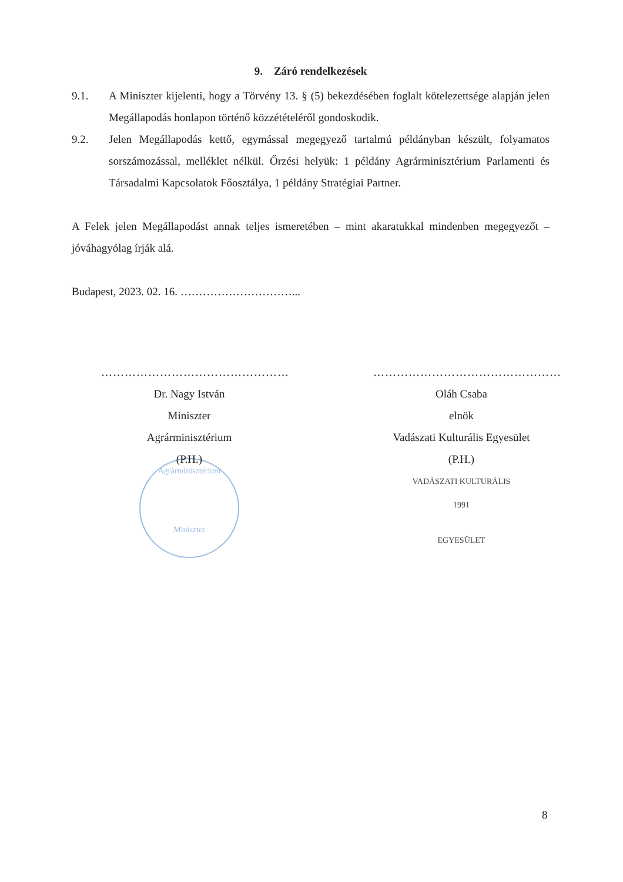9. Záró rendelkezések
9.1. A Miniszter kijelenti, hogy a Törvény 13. § (5) bekezdésében foglalt kötelezettsége alapján jelen Megállapodás honlapon történő közzétételéről gondoskodik.
9.2. Jelen Megállapodás kettő, egymással megegyező tartalmú példányban készült, folyamatos sorszámozással, melléklet nélkül. Őrzési helyük: 1 példány Agrárminisztérium Parlamenti és Társadalmi Kapcsolatok Főosztálya, 1 példány Stratégiai Partner.
A Felek jelen Megállapodást annak teljes ismeretében – mint akaratukkal mindenben megegyezőt – jóváhagyólag írják alá.
Budapest, 2023. 02. 16. …………………………...
…………………………………………
Dr. Nagy István
Miniszter
Agrárminisztérium
(P.H.)
Agrárminisztérium
Miniszter
…………………………………………
Oláh Csaba
elnök
Vadászati Kulturális Egyesület
(P.H.)
VADÁSZATI KULTURÁLIS
1991
EGYESÜLET
8